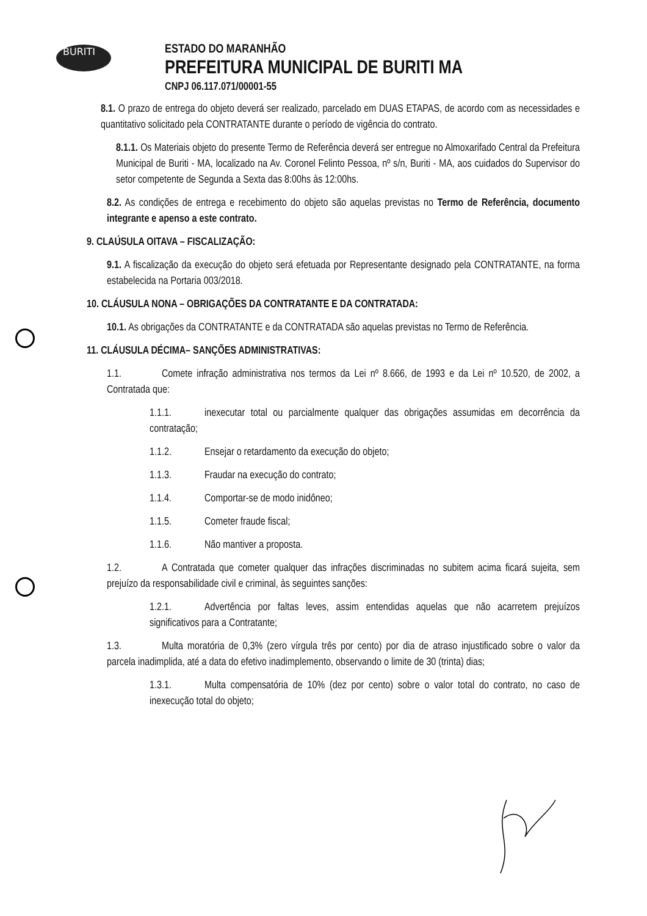BURITI
ESTADO DO MARANHÃO
PREFEITURA MUNICIPAL DE BURITI MA
CNPJ 06.117.071/00001-55
8.1. O prazo de entrega do objeto deverá ser realizado, parcelado em DUAS ETAPAS, de acordo com as necessidades e quantitativo solicitado pela CONTRATANTE durante o período de vigência do contrato.
8.1.1. Os Materiais objeto do presente Termo de Referência deverá ser entregue no Almoxarifado Central da Prefeitura Municipal de Buriti - MA, localizado na Av. Coronel Felinto Pessoa, nº s/n, Buriti - MA, aos cuidados do Supervisor do setor competente de Segunda a Sexta das 8:00hs às 12:00hs.
8.2. As condições de entrega e recebimento do objeto são aquelas previstas no Termo de Referência, documento integrante e apenso a este contrato.
9. CLAÚSULA OITAVA – FISCALIZAÇÃO:
9.1. A fiscalização da execução do objeto será efetuada por Representante designado pela CONTRATANTE, na forma estabelecida na Portaria 003/2018.
10. CLÁUSULA NONA – OBRIGAÇÕES DA CONTRATANTE E DA CONTRATADA:
10.1. As obrigações da CONTRATANTE e da CONTRATADA são aquelas previstas no Termo de Referência.
11. CLÁUSULA DÉCIMA– SANÇÕES ADMINISTRATIVAS:
1.1. Comete infração administrativa nos termos da Lei nº 8.666, de 1993 e da Lei nº 10.520, de 2002, a Contratada que:
1.1.1. inexecutar total ou parcialmente qualquer das obrigações assumidas em decorrência da contratação;
1.1.2. Ensejar o retardamento da execução do objeto;
1.1.3. Fraudar na execução do contrato;
1.1.4. Comportar-se de modo inidôneo;
1.1.5. Cometer fraude fiscal;
1.1.6. Não mantiver a proposta.
1.2. A Contratada que cometer qualquer das infrações discriminadas no subitem acima ficará sujeita, sem prejuízo da responsabilidade civil e criminal, às seguintes sanções:
1.2.1. Advertência por faltas leves, assim entendidas aquelas que não acarretem prejuízos significativos para a Contratante;
1.3. Multa moratória de 0,3% (zero vírgula três por cento) por dia de atraso injustificado sobre o valor da parcela inadimplida, até a data do efetivo inadimplemento, observando o limite de 30 (trinta) dias;
1.3.1. Multa compensatória de 10% (dez por cento) sobre o valor total do contrato, no caso de inexecução total do objeto;